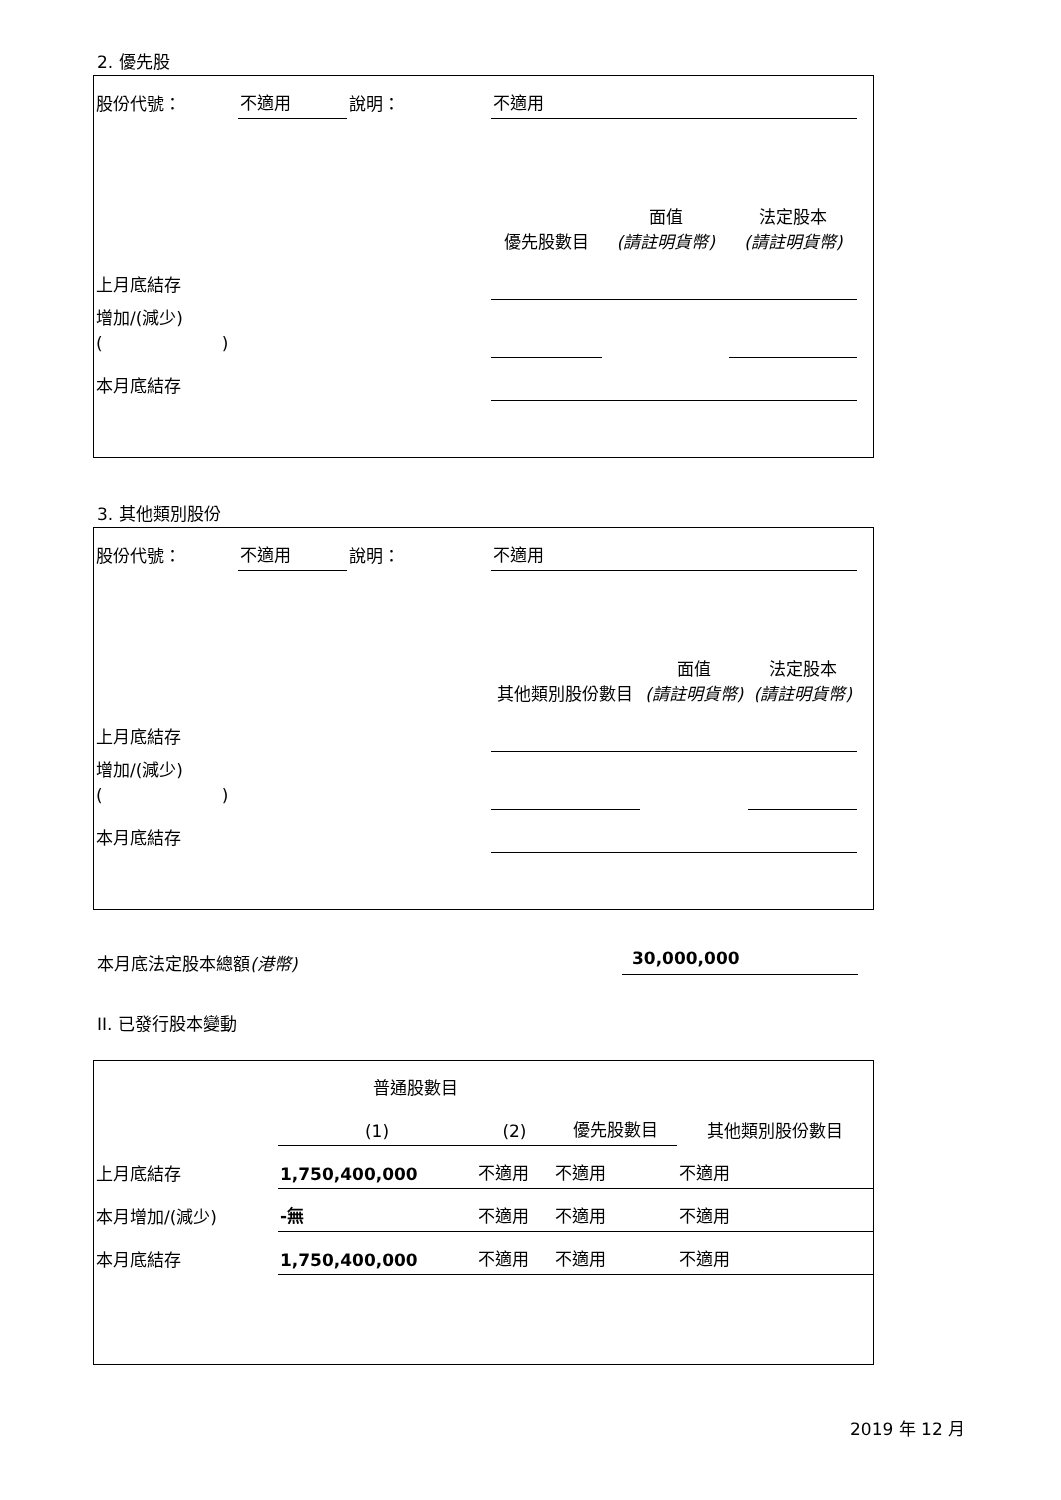2. 優先股
| 股份代號： | 不適用 | 說明： | 不適用 | | | |
| | | | 優先股數目 | 面值 (請註明貨幣) | 法定股本 (請註明貨幣) | |
| 上月底結存 | | | | | | |
| 增加/(減少) ( ) | | | | | | |
| 本月底結存 | | | | | | |
3. 其他類別股份
| 股份代號： | 不適用 | 說明： | 不適用 | | | |
| | | | 其他類別股份數目 | 面值 (請註明貨幣) | 法定股本 (請註明貨幣) | |
| 上月底結存 | | | | | | |
| 增加/(減少) ( ) | | | | | | |
| 本月底結存 | | | | | | |
本月底法定股本總額(港幣) 30,000,000
II. 已發行股本變動
| | 普通股數目 | | | 其他類別股份數目 |
| | (1) | (2) | 優先股數目 | |
| 上月底結存 | 1,750,400,000 | 不適用 | 不適用 | 不適用 |
| 本月增加/(減少) | -無 | 不適用 | 不適用 | 不適用 |
| 本月底結存 | 1,750,400,000 | 不適用 | 不適用 | 不適用 |
2019 年 12 月